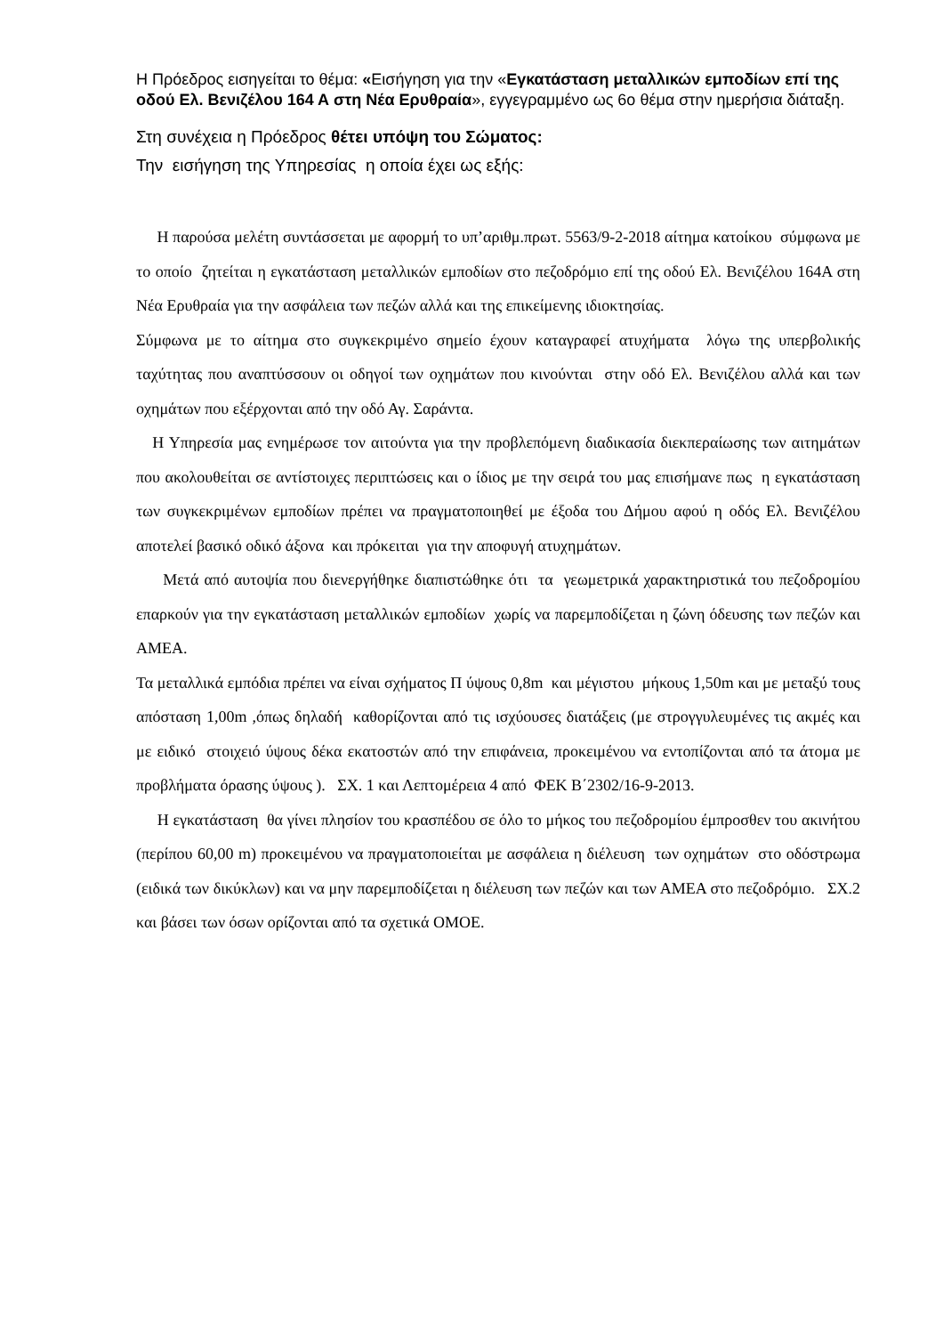Η Πρόεδρος εισηγείται το θέμα: «Εισήγηση για την «Εγκατάσταση μεταλλικών εμποδίων επί της οδού Ελ. Βενιζέλου 164 Α στη Νέα Ερυθραία», εγγεγραμμένο ως 6ο θέμα στην ημερήσια διάταξη.
Στη συνέχεια η Πρόεδρος θέτει υπόψη του Σώματος:
Την εισήγηση της Υπηρεσίας η οποία έχει ως εξής:
Η παρούσα μελέτη συντάσσεται με αφορμή το υπ’αριθμ.πρωτ. 5563/9-2-2018 αίτημα κατοίκου σύμφωνα με το οποίο ζητείται η εγκατάσταση μεταλλικών εμποδίων στο πεζοδρόμιο επί της οδού Ελ. Βενιζέλου 164Α στη Νέα Ερυθραία για την ασφάλεια των πεζών αλλά και της επικείμενης ιδιοκτησίας.
Σύμφωνα με το αίτημα στο συγκεκριμένο σημείο έχουν καταγραφεί ατυχήματα λόγω της υπερβολικής ταχύτητας που αναπτύσσουν οι οδηγοί των οχημάτων που κινούνται στην οδό Ελ. Βενιζέλου αλλά και των οχημάτων που εξέρχονται από την οδό Αγ. Σαράντα.
Η Υπηρεσία μας ενημέρωσε τον αιτούντα για την προβλεπόμενη διαδικασία διεκπεραίωσης των αιτημάτων που ακολουθείται σε αντίστοιχες περιπτώσεις και ο ίδιος με την σειρά του μας επισήμανε πως η εγκατάσταση των συγκεκριμένων εμποδίων πρέπει να πραγματοποιηθεί με έξοδα του Δήμου αφού η οδός Ελ. Βενιζέλου αποτελεί βασικό οδικό άξονα και πρόκειται για την αποφυγή ατυχημάτων.
Μετά από αυτοψία που διενεργήθηκε διαπιστώθηκε ότι τα γεωμετρικά χαρακτηριστικά του πεζοδρομίου επαρκούν για την εγκατάσταση μεταλλικών εμποδίων χωρίς να παρεμποδίζεται η ζώνη όδευσης των πεζών και ΑΜΕΑ.
Τα μεταλλικά εμπόδια πρέπει να είναι σχήματος Π ύψους 0,8m και μέγιστου μήκους 1,50m και με μεταξύ τους απόσταση 1,00m ,όπως δηλαδή καθορίζονται από τις ισχύουσες διατάξεις (με στρογγυλευμένες τις ακμές και με ειδικό στοιχειό ύψους δέκα εκατοστών από την επιφάνεια, προκειμένου να εντοπίζονται από τα άτομα με προβλήματα όρασης ύψους ). ΣΧ. 1 και Λεπτομέρεια 4 από ΦΕΚ Β΄2302/16-9-2013.
Η εγκατάσταση θα γίνει πλησίον του κρασπέδου σε όλο το μήκος του πεζοδρομίου έμπροσθεν του ακινήτου (περίπου 60,00 m) προκειμένου να πραγματοποιείται με ασφάλεια η διέλευση των οχημάτων στο οδόστρωμα (ειδικά των δικύκλων) και να μην παρεμποδίζεται η διέλευση των πεζών και των ΑΜΕΑ στο πεζοδρόμιο. ΣΧ.2 και βάσει των όσων ορίζονται από τα σχετικά ΟΜΟΕ.